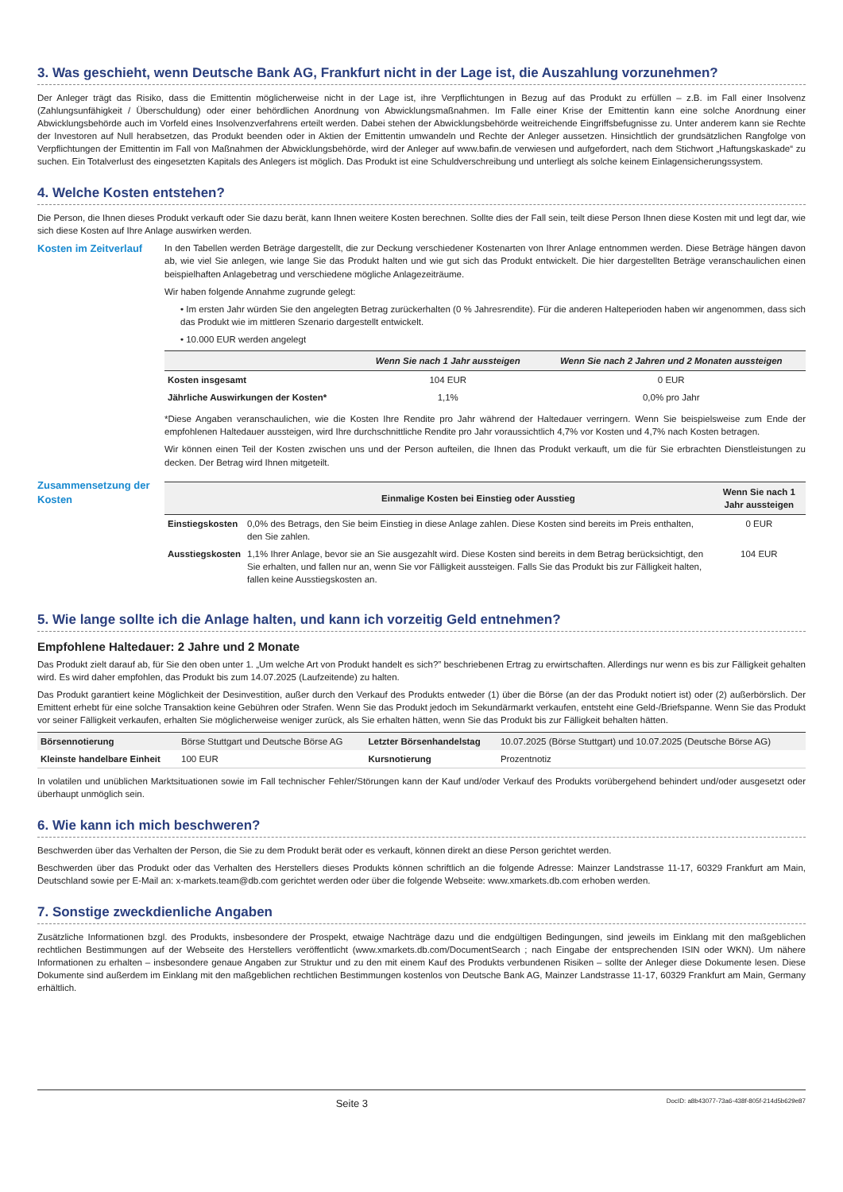3. Was geschieht, wenn Deutsche Bank AG, Frankfurt nicht in der Lage ist, die Auszahlung vorzunehmen?
Der Anleger trägt das Risiko, dass die Emittentin möglicherweise nicht in der Lage ist, ihre Verpflichtungen in Bezug auf das Produkt zu erfüllen – z.B. im Fall einer Insolvenz (Zahlungsunfähigkeit / Überschuldung) oder einer behördlichen Anordnung von Abwicklungsmaßnahmen. Im Falle einer Krise der Emittentin kann eine solche Anordnung einer Abwicklungsbehörde auch im Vorfeld eines Insolvenzverfahrens erteilt werden. Dabei stehen der Abwicklungsbehörde weitreichende Eingriffsbefugnisse zu. Unter anderem kann sie Rechte der Investoren auf Null herabsetzen, das Produkt beenden oder in Aktien der Emittentin umwandeln und Rechte der Anleger aussetzen. Hinsichtlich der grundsätzlichen Rangfolge von Verpflichtungen der Emittentin im Fall von Maßnahmen der Abwicklungsbehörde, wird der Anleger auf www.bafin.de verwiesen und aufgefordert, nach dem Stichwort „Haftungskaskade“ zu suchen. Ein Totalverlust des eingesetzten Kapitals des Anlegers ist möglich. Das Produkt ist eine Schuldverschreibung und unterliegt als solche keinem Einlagensicherungssystem.
4. Welche Kosten entstehen?
Die Person, die Ihnen dieses Produkt verkauft oder Sie dazu berät, kann Ihnen weitere Kosten berechnen. Sollte dies der Fall sein, teilt diese Person Ihnen diese Kosten mit und legt dar, wie sich diese Kosten auf Ihre Anlage auswirken werden.
Kosten im Zeitverlauf
In den Tabellen werden Beträge dargestellt, die zur Deckung verschiedener Kostenarten von Ihrer Anlage entnommen werden. Diese Beträge hängen davon ab, wie viel Sie anlegen, wie lange Sie das Produkt halten und wie gut sich das Produkt entwickelt. Die hier dargestellten Beträge veranschaulichen einen beispielhaften Anlagebetrag und verschiedene mögliche Anlagezeiträume.
Wir haben folgende Annahme zugrunde gelegt:
• Im ersten Jahr würden Sie den angelegten Betrag zurückerhalten (0 % Jahresrendite). Für die anderen Halteperioden haben wir angenommen, dass sich das Produkt wie im mittleren Szenario dargestellt entwickelt.
• 10.000 EUR werden angelegt
| | Wenn Sie nach 1 Jahr aussteigen | Wenn Sie nach 2 Jahren und 2 Monaten aussteigen |
| --- | --- | --- |
| Kosten insgesamt | 104 EUR | 0 EUR |
| Jährliche Auswirkungen der Kosten* | 1,1% | 0,0% pro Jahr |
*Diese Angaben veranschaulichen, wie die Kosten Ihre Rendite pro Jahr während der Haltedauer verringern. Wenn Sie beispielsweise zum Ende der empfohlenen Haltedauer aussteigen, wird Ihre durchschnittliche Rendite pro Jahr voraussichtlich 4,7% vor Kosten und 4,7% nach Kosten betragen.
Wir können einen Teil der Kosten zwischen uns und der Person aufteilen, die Ihnen das Produkt verkauft, um die für Sie erbrachten Dienstleistungen zu decken. Der Betrag wird Ihnen mitgeteilt.
Zusammensetzung der Kosten
| | Einmalige Kosten bei Einstieg oder Ausstieg | Wenn Sie nach 1 Jahr aussteigen |
| --- | --- | --- |
| Einstiegskosten | 0,0% des Betrags, den Sie beim Einstieg in diese Anlage zahlen. Diese Kosten sind bereits im Preis enthalten, den Sie zahlen. | 0 EUR |
| Ausstiegskosten | 1,1% Ihrer Anlage, bevor sie an Sie ausgezahlt wird. Diese Kosten sind bereits in dem Betrag berücksichtigt, den Sie erhalten, und fallen nur an, wenn Sie vor Fälligkeit aussteigen. Falls Sie das Produkt bis zur Fälligkeit halten, fallen keine Ausstiegskosten an. | 104 EUR |
5. Wie lange sollte ich die Anlage halten, und kann ich vorzeitig Geld entnehmen?
Empfohlene Haltedauer: 2 Jahre und 2 Monate
Das Produkt zielt darauf ab, für Sie den oben unter 1. „Um welche Art von Produkt handelt es sich?” beschriebenen Ertrag zu erwirtschaften. Allerdings nur wenn es bis zur Fälligkeit gehalten wird. Es wird daher empfohlen, das Produkt bis zum 14.07.2025 (Laufzeitende) zu halten.
Das Produkt garantiert keine Möglichkeit der Desinvestition, außer durch den Verkauf des Produkts entweder (1) über die Börse (an der das Produkt notiert ist) oder (2) außerbörslich. Der Emittent erhebt für eine solche Transaktion keine Gebühren oder Strafen. Wenn Sie das Produkt jedoch im Sekundärmarkt verkaufen, entsteht eine Geld-/Briefspanne. Wenn Sie das Produkt vor seiner Fälligkeit verkaufen, erhalten Sie möglicherweise weniger zurück, als Sie erhalten hätten, wenn Sie das Produkt bis zur Fälligkeit behalten hätten.
| Börsennotierung | Börse Stuttgart und Deutsche Börse AG | Letzter Börsenhandelstag | 10.07.2025 (Börse Stuttgart) und 10.07.2025 (Deutsche Börse AG) |
| Kleinste handelbare Einheit | 100 EUR | Kursnotierung | Prozentnotiz |
In volatilen und unüblichen Marktsituationen sowie im Fall technischer Fehler/Störungen kann der Kauf und/oder Verkauf des Produkts vorübergehend behindert und/oder ausgesetzt oder überhaupt unmöglich sein.
6. Wie kann ich mich beschweren?
Beschwerden über das Verhalten der Person, die Sie zu dem Produkt berät oder es verkauft, können direkt an diese Person gerichtet werden.
Beschwerden über das Produkt oder das Verhalten des Herstellers dieses Produkts können schriftlich an die folgende Adresse: Mainzer Landstrasse 11-17, 60329 Frankfurt am Main, Deutschland sowie per E-Mail an: x-markets.team@db.com gerichtet werden oder über die folgende Webseite: www.xmarkets.db.com erhoben werden.
7. Sonstige zweckdienliche Angaben
Zusätzliche Informationen bzgl. des Produkts, insbesondere der Prospekt, etwaige Nachträge dazu und die endgültigen Bedingungen, sind jeweils im Einklang mit den maßgeblichen rechtlichen Bestimmungen auf der Webseite des Herstellers veröffentlicht (www.xmarkets.db.com/DocumentSearch ; nach Eingabe der entsprechenden ISIN oder WKN). Um nähere Informationen zu erhalten – insbesondere genaue Angaben zur Struktur und zu den mit einem Kauf des Produkts verbundenen Risiken – sollte der Anleger diese Dokumente lesen. Diese Dokumente sind außerdem im Einklang mit den maßgeblichen rechtlichen Bestimmungen kostenlos von Deutsche Bank AG, Mainzer Landstrasse 11-17, 60329 Frankfurt am Main, Germany erhältlich.
Seite 3 DocID: a8b43077-73a6-438f-805f-214d5b629e87